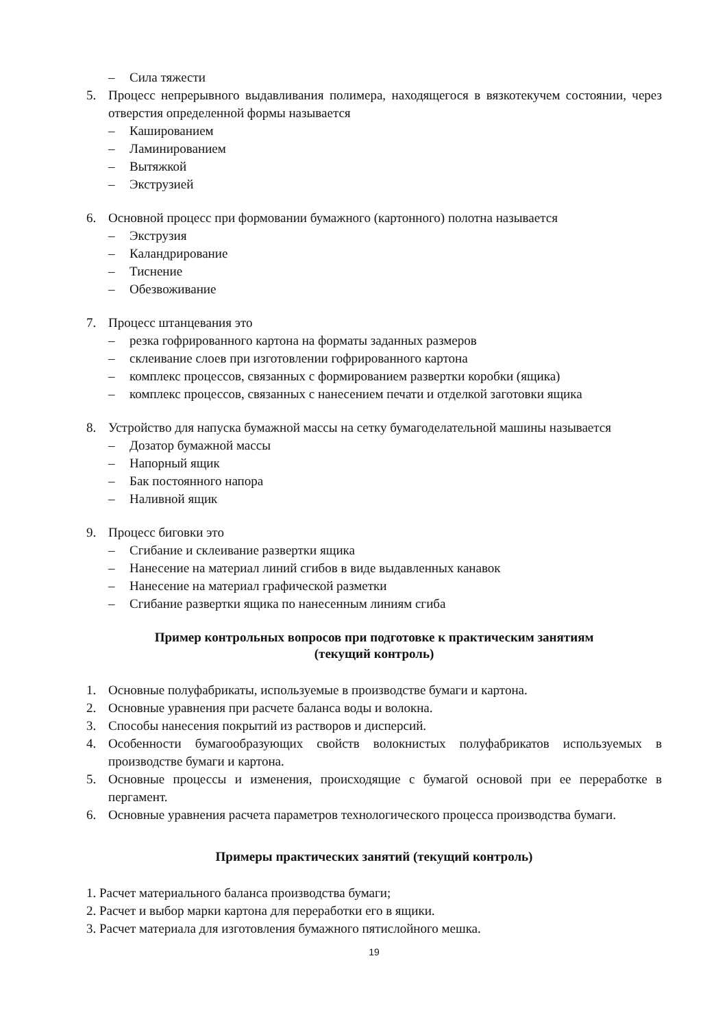– Сила тяжести
5. Процесс непрерывного выдавливания полимера, находящегося в вязкотекучем состоянии, через отверстия определенной формы называется
– Кашированием
– Ламинированием
– Вытяжкой
– Экструзией
6. Основной процесс при формовании бумажного (картонного) полотна называется
– Экструзия
– Каландрирование
– Тиснение
– Обезвоживание
7. Процесс штанцевания это
– резка гофрированного картона на форматы заданных размеров
– склеивание слоев при изготовлении гофрированного картона
– комплекс процессов, связанных с формированием развертки коробки (ящика)
– комплекс процессов, связанных с нанесением печати и отделкой заготовки ящика
8. Устройство для напуска бумажной массы на сетку бумагоделательной машины называется
– Дозатор бумажной массы
– Напорный ящик
– Бак постоянного напора
– Наливной ящик
9. Процесс биговки это
– Сгибание и склеивание развертки ящика
– Нанесение на материал линий сгибов в виде выдавленных канавок
– Нанесение на материал графической разметки
– Сгибание развертки ящика по нанесенным линиям сгиба
Пример контрольных вопросов при подготовке к практическим занятиям
(текущий контроль)
1. Основные полуфабрикаты, используемые в производстве бумаги и картона.
2. Основные уравнения при расчете баланса воды и волокна.
3. Способы нанесения покрытий из растворов и дисперсий.
4. Особенности бумагообразующих свойств волокнистых полуфабрикатов используемых в производстве бумаги и картона.
5. Основные процессы и изменения, происходящие с бумагой основой при ее переработке в пергамент.
6. Основные уравнения расчета параметров технологического процесса производства бумаги.
Примеры практических занятий (текущий контроль)
1. Расчет материального баланса производства бумаги;
2. Расчет и выбор марки картона для переработки его в ящики.
3. Расчет материала для изготовления бумажного пятислойного мешка.
19